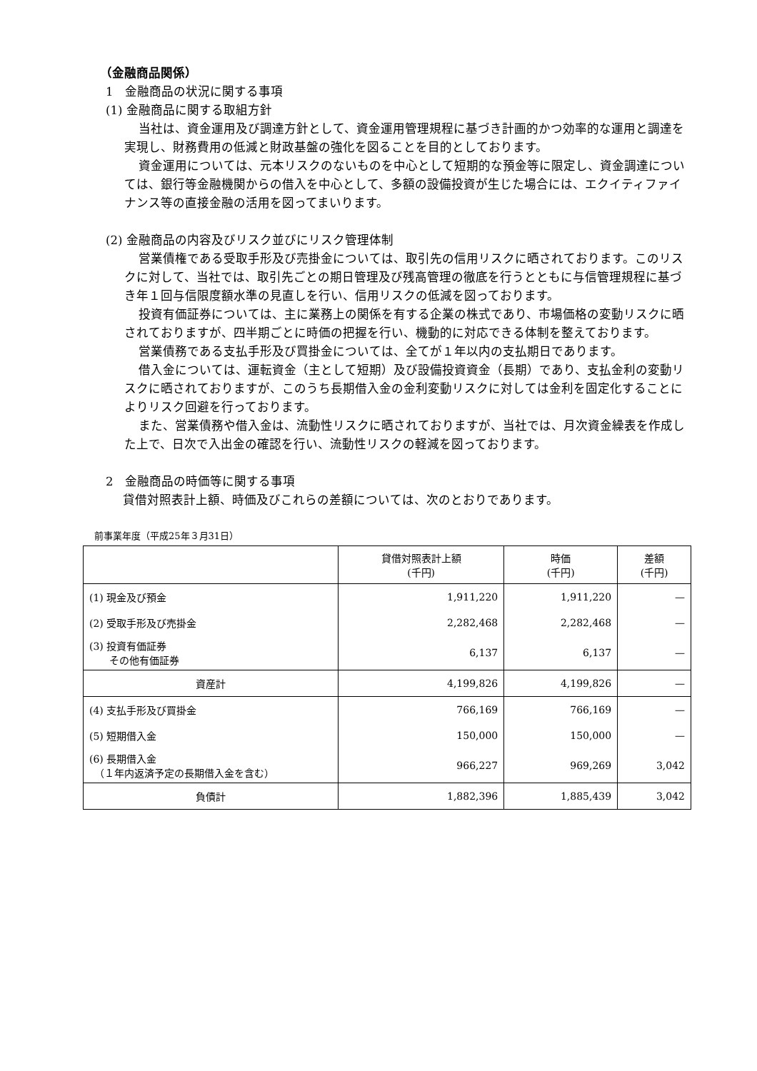（金融商品関係）
1　金融商品の状況に関する事項
(1) 金融商品に関する取組方針
当社は、資金運用及び調達方針として、資金運用管理規程に基づき計画的かつ効率的な運用と調達を実現し、財務費用の低減と財政基盤の強化を図ることを目的としております。
資金運用については、元本リスクのないものを中心として短期的な預金等に限定し、資金調達については、銀行等金融機関からの借入を中心として、多額の設備投資が生じた場合には、エクイティファイナンス等の直接金融の活用を図ってまいります。
(2) 金融商品の内容及びリスク並びにリスク管理体制
営業債権である受取手形及び売掛金については、取引先の信用リスクに晒されております。このリスクに対して、当社では、取引先ごとの期日管理及び残高管理の徹底を行うとともに与信管理規程に基づき年１回与信限度額水準の見直しを行い、信用リスクの低減を図っております。
投資有価証券については、主に業務上の関係を有する企業の株式であり、市場価格の変動リスクに晒されておりますが、四半期ごとに時価の把握を行い、機動的に対応できる体制を整えております。
営業債務である支払手形及び買掛金については、全てが１年以内の支払期日であります。
借入金については、運転資金（主として短期）及び設備投資資金（長期）であり、支払金利の変動リスクに晒されておりますが、このうち長期借入金の金利変動リスクに対しては金利を固定化することによりリスク回避を行っております。
また、営業債務や借入金は、流動性リスクに晒されておりますが、当社では、月次資金繰表を作成した上で、日次で入出金の確認を行い、流動性リスクの軽減を図っております。
2　金融商品の時価等に関する事項
貸借対照表計上額、時価及びこれらの差額については、次のとおりであります。
前事業年度（平成25年３月31日）
| | 貸借対照表計上額 (千円) | 時価 (千円) | 差額 (千円) |
| --- | --- | --- | --- |
| (1) 現金及び預金 | 1,911,220 | 1,911,220 | — |
| (2) 受取手形及び売掛金 | 2,282,468 | 2,282,468 | — |
| (3) 投資有価証券 その他有価証券 | 6,137 | 6,137 | — |
| 資産計 | 4,199,826 | 4,199,826 | — |
| (4) 支払手形及び買掛金 | 766,169 | 766,169 | — |
| (5) 短期借入金 | 150,000 | 150,000 | — |
| (6) 長期借入金 （１年内返済予定の長期借入金を含む） | 966,227 | 969,269 | 3,042 |
| 負債計 | 1,882,396 | 1,885,439 | 3,042 |